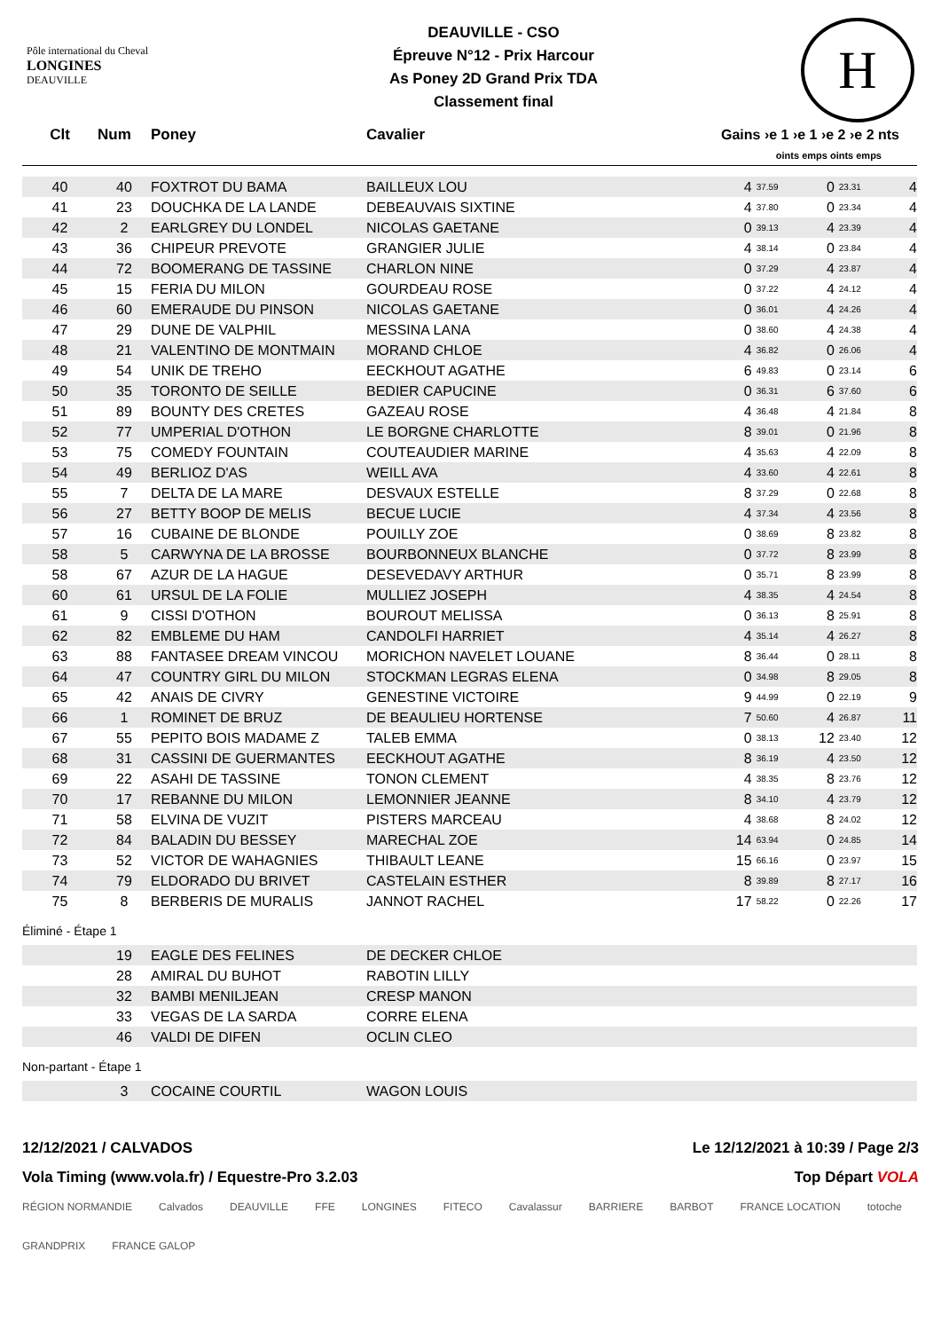Pôle international du Cheval
LONGINES
DEAUVILLE
DEAUVILLE - CSO
Épreuve N°12 - Prix Harcour
As Poney 2D Grand Prix TDA
Classement final
H
| Clt | Num | Poney | Cavalier | Gains ›e 1 ›e 1 ›e 2 ›e 2 nts | | | | |
| --- | --- | --- | --- | --- | --- | --- | --- | --- |
| | | | | oints emps oints emps | | | | |
| 40 | 40 | FOXTROT DU BAMA | BAILLEUX LOU | 4 | 37.59 | 0 | 23.31 | 4 |
| 41 | 23 | DOUCHKA DE LA LANDE | DEBEAUVAIS SIXTINE | 4 | 37.80 | 0 | 23.34 | 4 |
| 42 | 2 | EARLGREY DU LONDEL | NICOLAS GAETANE | 0 | 39.13 | 4 | 23.39 | 4 |
| 43 | 36 | CHIPEUR PREVOTE | GRANGIER JULIE | 4 | 38.14 | 0 | 23.84 | 4 |
| 44 | 72 | BOOMERANG DE TASSINE | CHARLON NINE | 0 | 37.29 | 4 | 23.87 | 4 |
| 45 | 15 | FERIA DU MILON | GOURDEAU ROSE | 0 | 37.22 | 4 | 24.12 | 4 |
| 46 | 60 | EMERAUDE DU PINSON | NICOLAS GAETANE | 0 | 36.01 | 4 | 24.26 | 4 |
| 47 | 29 | DUNE DE VALPHIL | MESSINA LANA | 0 | 38.60 | 4 | 24.38 | 4 |
| 48 | 21 | VALENTINO DE MONTMAIN | MORAND CHLOE | 4 | 36.82 | 0 | 26.06 | 4 |
| 49 | 54 | UNIK DE TREHO | EECKHOUT AGATHE | 6 | 49.83 | 0 | 23.14 | 6 |
| 50 | 35 | TORONTO DE SEILLE | BEDIER CAPUCINE | 0 | 36.31 | 6 | 37.60 | 6 |
| 51 | 89 | BOUNTY DES CRETES | GAZEAU ROSE | 4 | 36.48 | 4 | 21.84 | 8 |
| 52 | 77 | UMPERIAL D'OTHON | LE BORGNE CHARLOTTE | 8 | 39.01 | 0 | 21.96 | 8 |
| 53 | 75 | COMEDY FOUNTAIN | COUTEAUDIER MARINE | 4 | 35.63 | 4 | 22.09 | 8 |
| 54 | 49 | BERLIOZ D'AS | WEILL AVA | 4 | 33.60 | 4 | 22.61 | 8 |
| 55 | 7 | DELTA DE LA MARE | DESVAUX ESTELLE | 8 | 37.29 | 0 | 22.68 | 8 |
| 56 | 27 | BETTY BOOP DE MELIS | BECUE LUCIE | 4 | 37.34 | 4 | 23.56 | 8 |
| 57 | 16 | CUBAINE DE BLONDE | POUILLY ZOE | 0 | 38.69 | 8 | 23.82 | 8 |
| 58 | 5 | CARWYNA DE LA BROSSE | BOURBONNEUX BLANCHE | 0 | 37.72 | 8 | 23.99 | 8 |
| 58 | 67 | AZUR DE LA HAGUE | DESEVEDAVY ARTHUR | 0 | 35.71 | 8 | 23.99 | 8 |
| 60 | 61 | URSUL DE LA FOLIE | MULLIEZ JOSEPH | 4 | 38.35 | 4 | 24.54 | 8 |
| 61 | 9 | CISSI D'OTHON | BOUROUT MELISSA | 0 | 36.13 | 8 | 25.91 | 8 |
| 62 | 82 | EMBLEME DU HAM | CANDOLFI HARRIET | 4 | 35.14 | 4 | 26.27 | 8 |
| 63 | 88 | FANTASEE DREAM VINCOU | MORICHON NAVELET LOUANE | 8 | 36.44 | 0 | 28.11 | 8 |
| 64 | 47 | COUNTRY GIRL DU MILON | STOCKMAN LEGRAS ELENA | 0 | 34.98 | 8 | 29.05 | 8 |
| 65 | 42 | ANAIS DE CIVRY | GENESTINE VICTOIRE | 9 | 44.99 | 0 | 22.19 | 9 |
| 66 | 1 | ROMINET DE BRUZ | DE BEAULIEU HORTENSE | 7 | 50.60 | 4 | 26.87 | 11 |
| 67 | 55 | PEPITO BOIS MADAME Z | TALEB EMMA | 0 | 38.13 | 12 | 23.40 | 12 |
| 68 | 31 | CASSINI DE GUERMANTES | EECKHOUT AGATHE | 8 | 36.19 | 4 | 23.50 | 12 |
| 69 | 22 | ASAHI DE TASSINE | TONON CLEMENT | 4 | 38.35 | 8 | 23.76 | 12 |
| 70 | 17 | REBANNE DU MILON | LEMONNIER JEANNE | 8 | 34.10 | 4 | 23.79 | 12 |
| 71 | 58 | ELVINA DE VUZIT | PISTERS MARCEAU | 4 | 38.68 | 8 | 24.02 | 12 |
| 72 | 84 | BALADIN DU BESSEY | MARECHAL ZOE | 14 | 63.94 | 0 | 24.85 | 14 |
| 73 | 52 | VICTOR DE WAHAGNIES | THIBAULT LEANE | 15 | 66.16 | 0 | 23.97 | 15 |
| 74 | 79 | ELDORADO DU BRIVET | CASTELAIN ESTHER | 8 | 39.89 | 8 | 27.17 | 16 |
| 75 | 8 | BERBERIS DE MURALIS | JANNOT RACHEL | 17 | 58.22 | 0 | 22.26 | 17 |
Éliminé - Étape 1
| | 19 | EAGLE DES FELINES | DE DECKER CHLOE |
| | 28 | AMIRAL DU BUHOT | RABOTIN LILLY |
| | 32 | BAMBI MENILJEAN | CRESP MANON |
| | 33 | VEGAS DE LA SARDA | CORRE ELENA |
| | 46 | VALDI DE DIFEN | OCLIN CLEO |
Non-partant - Étape 1
| | 3 | COCAINE COURTIL | WAGON LOUIS |
12/12/2021 / CALVADOS Le 12/12/2021 à 10:39 / Page 2/3
Vola Timing (www.vola.fr) / Equestre-Pro 3.2.03 Top Départ VOLA
RÉGION NORMANDIE Calvados DEAUVILLE FFE LONGINES FITECO Cavalassur BARRIERE BARBOT FRANCE LOCATION totoche GRANDPRIX FRANCE GALOP